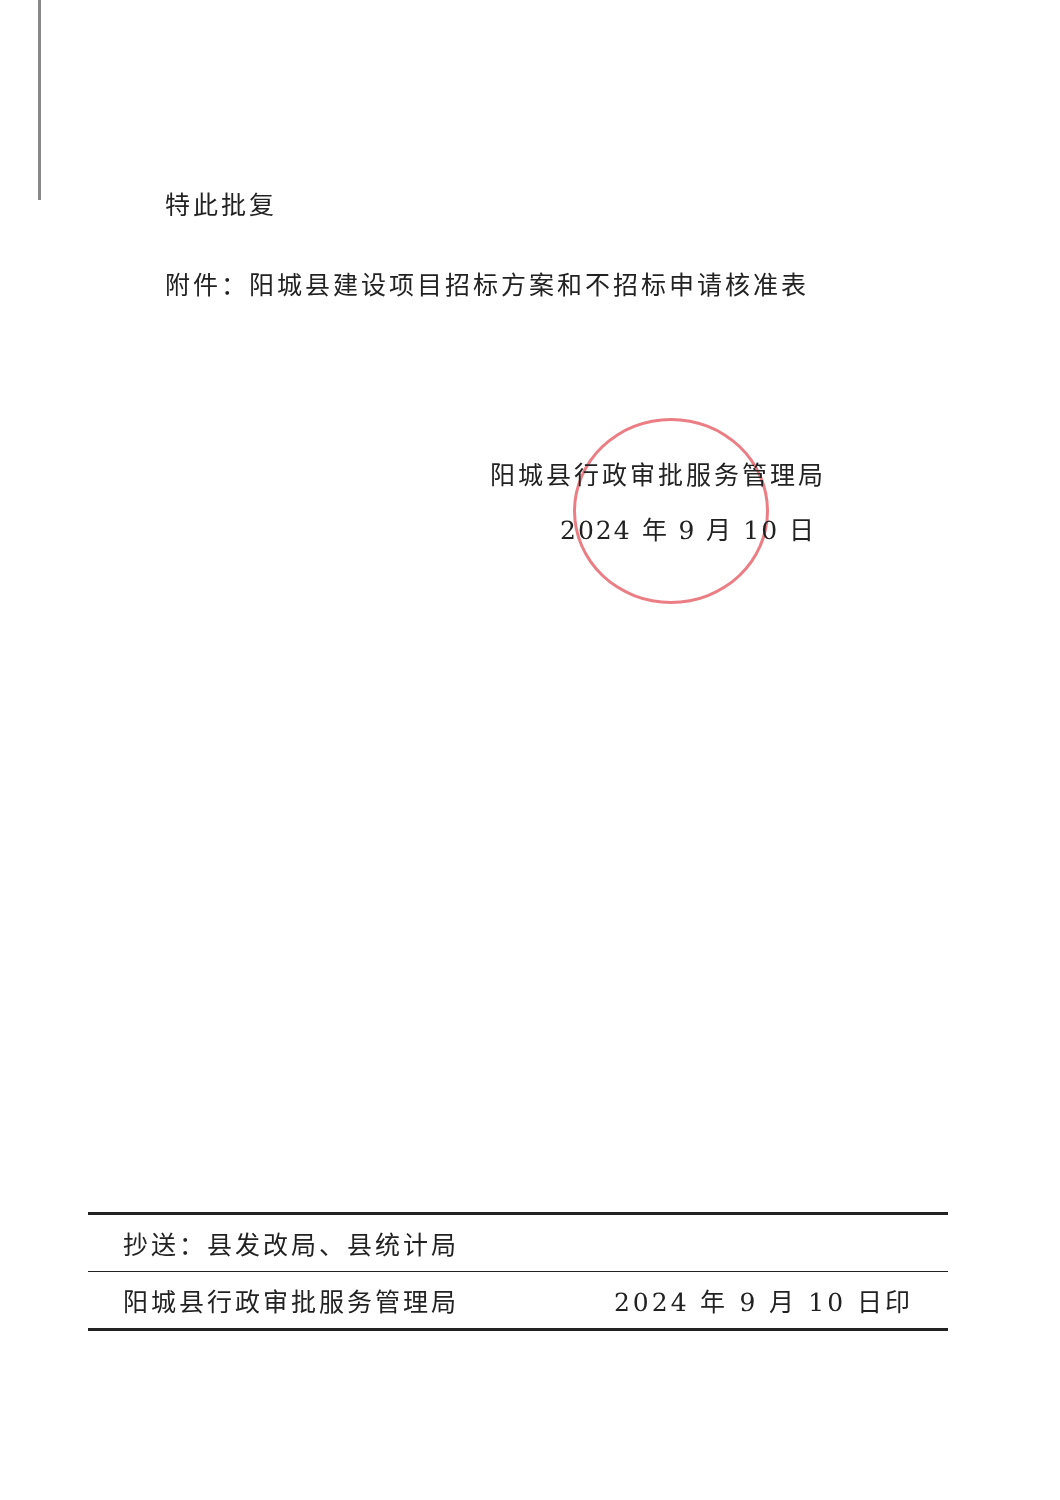特此批复
附件：阳城县建设项目招标方案和不招标申请核准表
阳城县行政审批服务管理局
2024 年 9 月 10 日
抄送：县发改局、县统计局
阳城县行政审批服务管理局 2024 年 9 月 10 日印